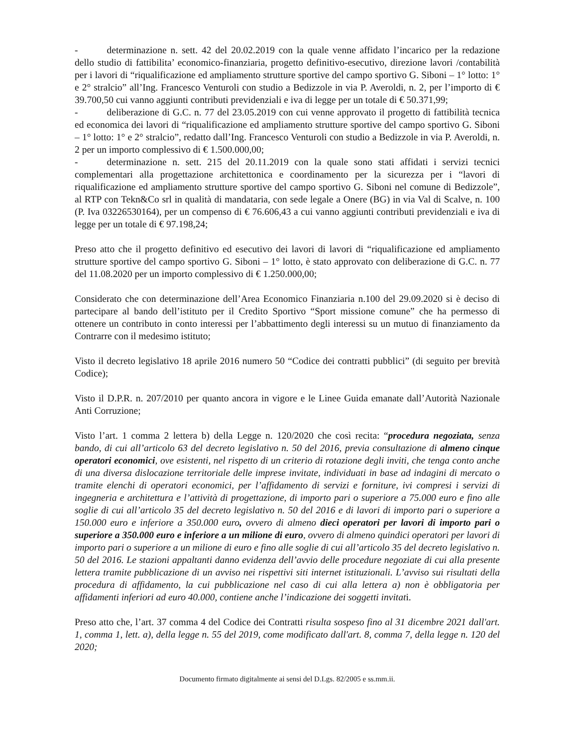- determinazione n. sett. 42 del 20.02.2019 con la quale venne affidato l’incarico per la redazione dello studio di fattibilita’ economico-finanziaria, progetto definitivo-esecutivo, direzione lavori /contabilità per i lavori di “riqualificazione ed ampliamento strutture sportive del campo sportivo G. Siboni – 1° lotto: 1° e 2° stralcio” all’Ing. Francesco Venturoli con studio a Bedizzole in via P. Averoldi, n. 2, per l’importo di € 39.700,50 cui vanno aggiunti contributi previdenziali e iva di legge per un totale di € 50.371,99;
- deliberazione di G.C. n. 77 del 23.05.2019 con cui venne approvato il progetto di fattibilità tecnica ed economica dei lavori di “riqualificazione ed ampliamento strutture sportive del campo sportivo G. Siboni – 1° lotto: 1° e 2° stralcio”, redatto dall’Ing. Francesco Venturoli con studio a Bedizzole in via P. Averoldi, n. 2 per un importo complessivo di € 1.500.000,00;
- determinazione n. sett. 215 del 20.11.2019 con la quale sono stati affidati i servizi tecnici complementari alla progettazione architettonica e coordinamento per la sicurezza per i “lavori di riqualificazione ed ampliamento strutture sportive del campo sportivo G. Siboni nel comune di Bedizzole”, al RTP con Tekn&Co srl in qualità di mandataria, con sede legale a Onere (BG) in via Val di Scalve, n. 100 (P. Iva 03226530164), per un compenso di € 76.606,43 a cui vanno aggiunti contributi previdenziali e iva di legge per un totale di € 97.198,24;
Preso atto che il progetto definitivo ed esecutivo dei lavori di lavori di “riqualificazione ed ampliamento strutture sportive del campo sportivo G. Siboni – 1° lotto, è stato approvato con deliberazione di G.C. n. 77 del 11.08.2020 per un importo complessivo di € 1.250.000,00;
Considerato che con determinazione dell’Area Economico Finanziaria n.100 del 29.09.2020 si è deciso di partecipare al bando dell’istituto per il Credito Sportivo “Sport missione comune” che ha permesso di ottenere un contributo in conto interessi per l’abbattimento degli interessi su un mutuo di finanziamento da Contrarre con il medesimo istituto;
Visto il decreto legislativo 18 aprile 2016 numero 50 “Codice dei contratti pubblici” (di seguito per brevità Codice);
Visto il D.P.R. n. 207/2010 per quanto ancora in vigore e le Linee Guida emanate dall’Autorità Nazionale Anti Corruzione;
Visto l’art. 1 comma 2 lettera b) della Legge n. 120/2020 che così recita: “procedura negoziata, senza bando, di cui all’articolo 63 del decreto legislativo n. 50 del 2016, previa consultazione di almeno cinque operatori economici, ove esistenti, nel rispetto di un criterio di rotazione degli inviti, che tenga conto anche di una diversa dislocazione territoriale delle imprese invitate, individuati in base ad indagini di mercato o tramite elenchi di operatori economici, per l’affidamento di servizi e forniture, ivi compresi i servizi di ingegneria e architettura e l’attività di progettazione, di importo pari o superiore a 75.000 euro e fino alle soglie di cui all’articolo 35 del decreto legislativo n. 50 del 2016 e di lavori di importo pari o superiore a 150.000 euro e inferiore a 350.000 euro, ovvero di almeno dieci operatori per lavori di importo pari o superiore a 350.000 euro e inferiore a un milione di euro, ovvero di almeno quindici operatori per lavori di importo pari o superiore a un milione di euro e fino alle soglie di cui all’articolo 35 del decreto legislativo n. 50 del 2016. Le stazioni appaltanti danno evidenza dell’avvio delle procedure negoziate di cui alla presente lettera tramite pubblicazione di un avviso nei rispettivi siti internet istituzionali. L’avviso sui risultati della procedura di affidamento, la cui pubblicazione nel caso di cui alla lettera a) non è obbligatoria per affidamenti inferiori ad euro 40.000, contiene anche l’indicazione dei soggetti invitati.
Preso atto che, l’art. 37 comma 4 del Codice dei Contratti risulta sospeso fino al 31 dicembre 2021 dall'art. 1, comma 1, lett. a), della legge n. 55 del 2019, come modificato dall'art. 8, comma 7, della legge n. 120 del 2020;
Documento firmato digitalmente ai sensi del D.Lgs. 82/2005 e ss.mm.ii.